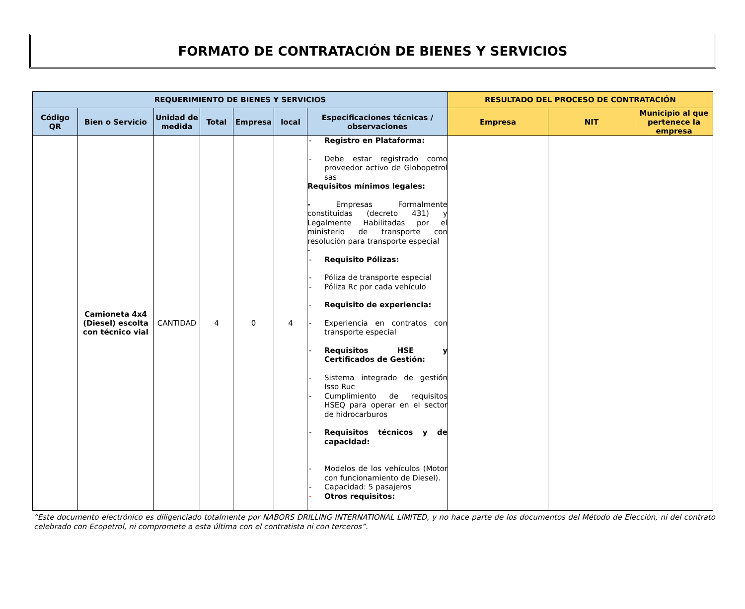FORMATO DE CONTRATACIÓN DE BIENES Y SERVICIOS
| REQUERIMIENTO DE BIENES Y SERVICIOS | | | | | | | RESULTADO DEL PROCESO DE CONTRATACIÓN | | |
| --- | --- | --- | --- | --- | --- | --- | --- | --- | --- |
| Código QR | Bien o Servicio | Unidad de medida | Total | Empresa | local | Especificaciones técnicas / observaciones | Empresa | NIT | Municipio al que pertenece la empresa |
| | Camioneta 4x4 (Diesel) escolta con técnico vial | CANTIDAD | 4 | 0 | 4 | - Registro en Plataforma: - Debe estar registrado como proveedor activo de Globopetrol sas Requisitos mínimos legales: - Empresas Formalmente constituidas (decreto 431) y Legalmente Habilitadas por el ministerio de transporte con resolución para transporte especial - - Requisito Pólizas: - Póliza de transporte especial - Póliza Rc por cada vehículo - Requisito de experiencia: - Experiencia en contratos con transporte especial - Requisitos HSE y Certificados de Gestión: - Sistema integrado de gestión Isso Ruc - Cumplimiento de requisitos HSEQ para operar en el sector de hidrocarburos - Requisitos técnicos y de capacidad: - Modelos de los vehículos (Motor con funcionamiento de Diesel). - Capacidad: 5 pasajeros - Otros requisitos: | | | |
“Este documento electrónico es diligenciado totalmente por NABORS DRILLING INTERNATIONAL LIMITED, y no hace parte de los documentos del Método de Elección, ni del contrato celebrado con Ecopetrol, ni compromete a esta última con el contratista ni con terceros”.